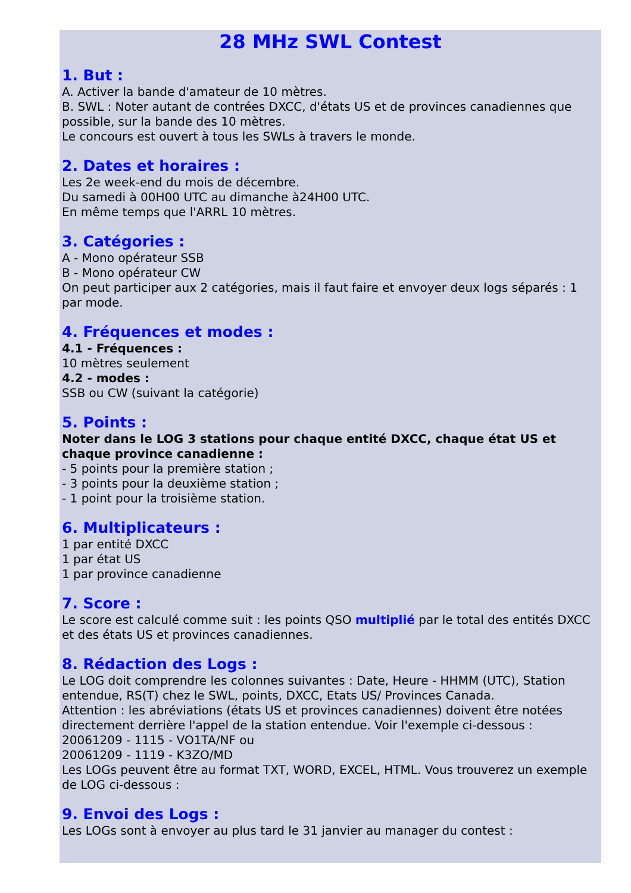28 MHz SWL Contest
1. But :
A. Activer la bande d'amateur de 10 mètres.
B. SWL : Noter autant de contrées DXCC, d'états US et de provinces canadiennes que possible, sur la bande des 10 mètres.
Le concours est ouvert à tous les SWLs à travers le monde.
2. Dates et horaires :
Les 2e week-end du mois de décembre.
Du samedi à 00H00 UTC au dimanche à24H00 UTC.
En même temps que l'ARRL 10 mètres.
3. Catégories :
A - Mono opérateur SSB
B - Mono opérateur CW
On peut participer aux 2 catégories, mais il faut faire et envoyer deux logs séparés : 1 par mode.
4. Fréquences et modes :
4.1 - Fréquences :
10 mètres seulement
4.2 - modes :
SSB ou CW (suivant la catégorie)
5. Points :
Noter dans le LOG 3 stations pour chaque entité DXCC, chaque état US et chaque province canadienne :
- 5 points pour la première station ;
- 3 points pour la deuxième station ;
- 1 point pour la troisième station.
6. Multiplicateurs :
1 par entité DXCC
1 par état US
1 par province canadienne
7. Score :
Le score est calculé comme suit : les points QSO multiplié par le total des entités DXCC et des états US et provinces canadiennes.
8. Rédaction des Logs :
Le LOG doit comprendre les colonnes suivantes : Date, Heure - HHMM (UTC), Station entendue, RS(T) chez le SWL, points, DXCC, Etats US/ Provinces Canada.
Attention : les abréviations (états US et provinces canadiennes) doivent être notées directement derrière l'appel de la station entendue. Voir l'exemple ci-dessous :
20061209 - 1115 - VO1TA/NF ou
20061209 - 1119 - K3ZO/MD
Les LOGs peuvent être au format TXT, WORD, EXCEL, HTML. Vous trouverez un exemple de LOG ci-dessous :
9. Envoi des Logs :
Les LOGs sont à envoyer au plus tard le 31 janvier au manager du contest :